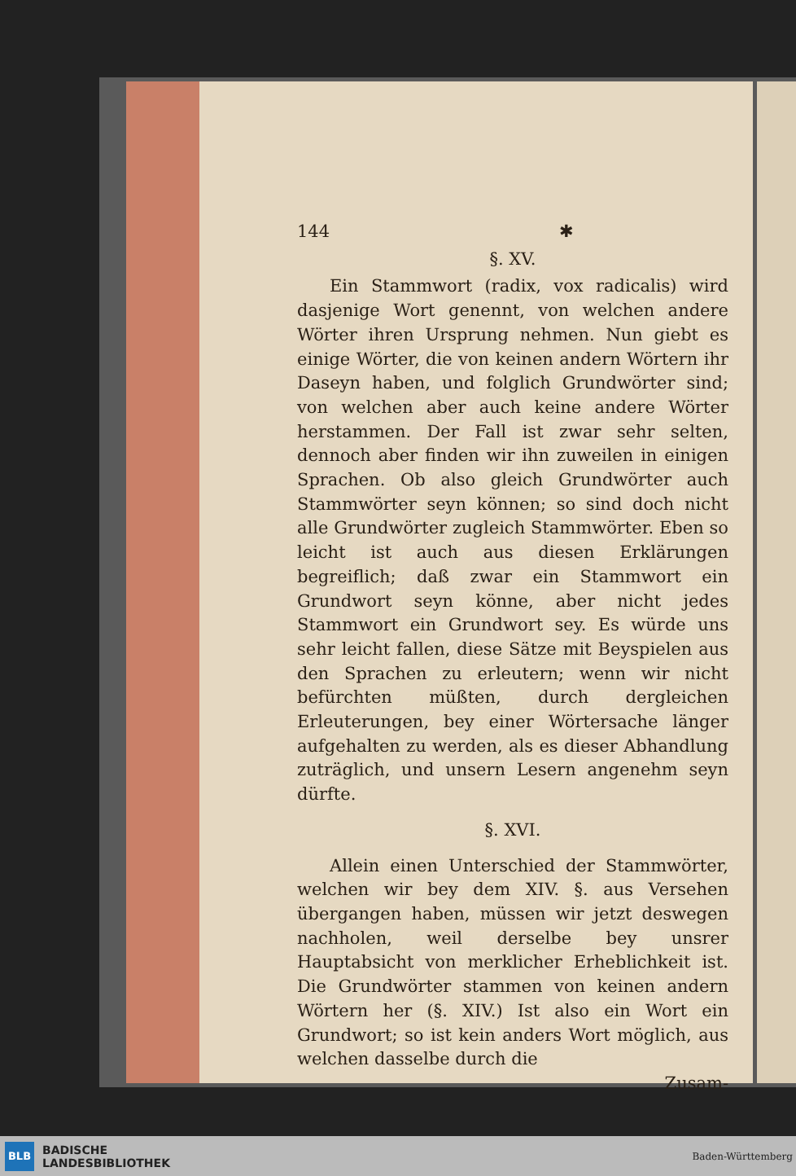144 ✱
§. XV.
Ein Stammwort (radix, vox radicalis) wird dasjenige Wort genennt, von welchen andere Wörter ihren Ursprung nehmen. Nun giebt es einige Wörter, die von keinen andern Wörtern ihr Daseyn haben, und folglich Grundwörter sind; von welchen aber auch keine andere Wörter herstammen. Der Fall ist zwar sehr selten, dennoch aber finden wir ihn zuweilen in einigen Sprachen. Ob also gleich Grundwörter auch Stammwörter seyn können; so sind doch nicht alle Grundwörter zugleich Stammwörter. Eben so leicht ist auch aus diesen Erklärungen begreiflich; daß zwar ein Stammwort ein Grundwort seyn könne, aber nicht jedes Stammwort ein Grundwort sey. Es würde uns sehr leicht fallen, diese Sätze mit Beyspielen aus den Sprachen zu erleutern; wenn wir nicht befürchten müßten, durch dergleichen Erleuterungen, bey einer Wörtersache länger aufgehalten zu werden, als es dieser Abhandlung zuträglich, und unsern Lesern angenehm seyn dürfte.
§. XVI.
Allein einen Unterschied der Stammwörter, welchen wir bey dem XIV. §. aus Versehen übergangen haben, müssen wir jetzt deswegen nachholen, weil derselbe bey unsrer Hauptabsicht von merklicher Erheblichkeit ist. Die Grundwörter stammen von keinen andern Wörtern her (§. XIV.) Ist also ein Wort ein Grundwort; so ist kein anders Wort möglich, aus welchen dasselbe durch die
Zusam-
BLB
BADISCHE
LANDESBIBLIOTHEK
Baden-Württemberg